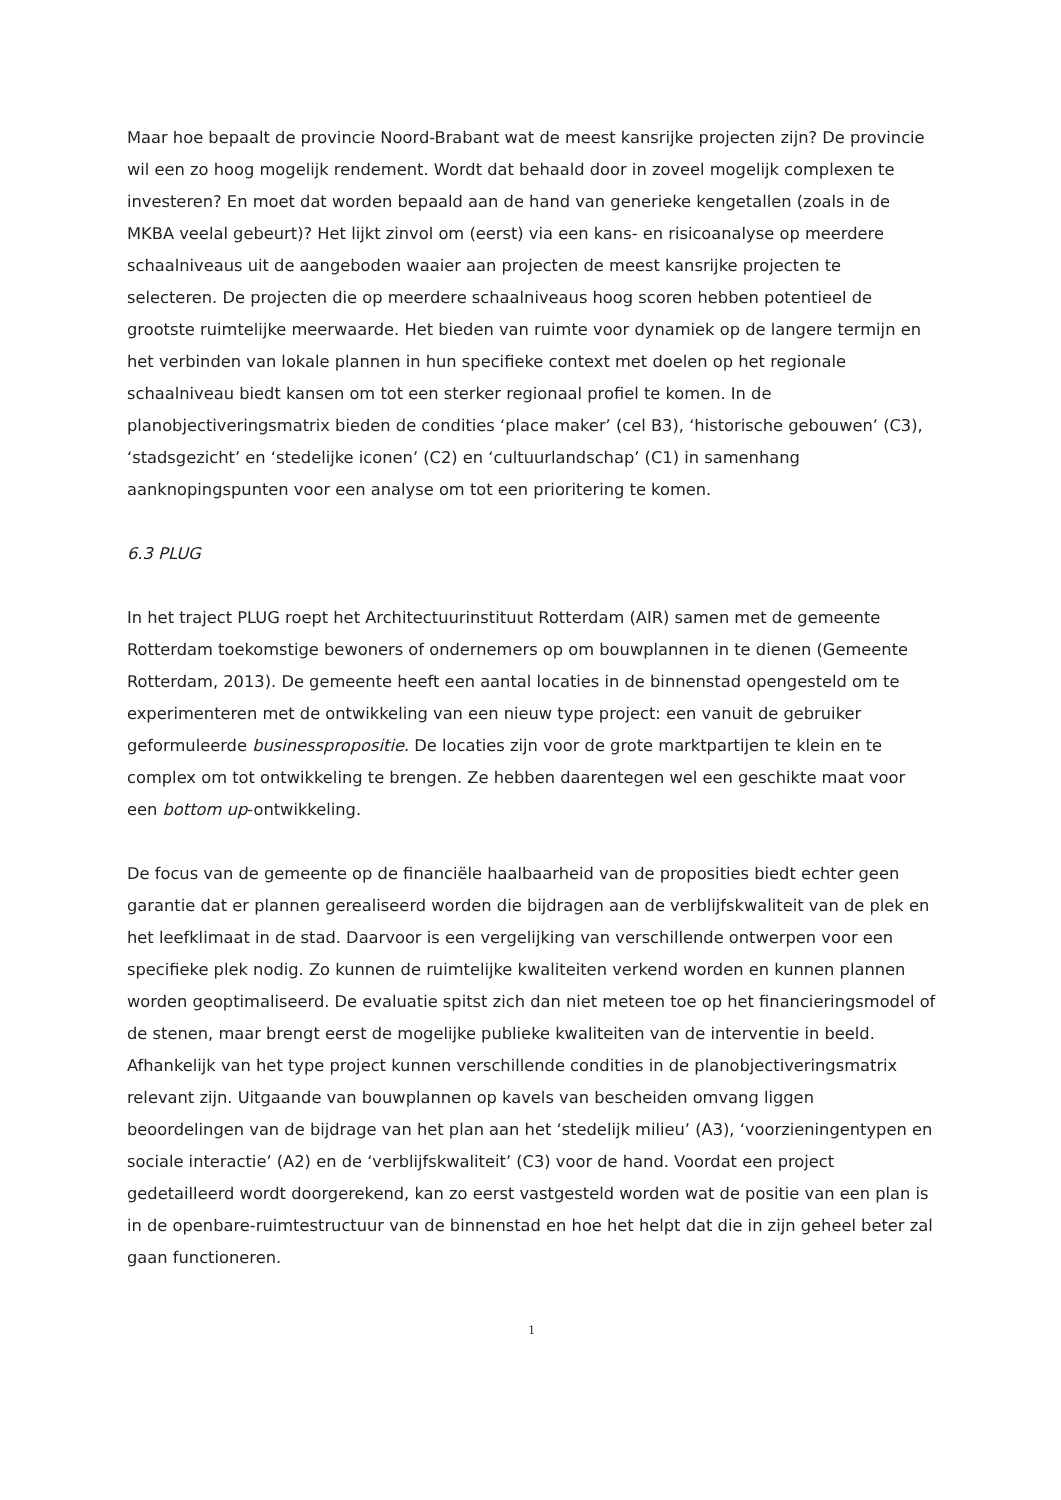Maar hoe bepaalt de provincie Noord-Brabant wat de meest kansrijke projecten zijn? De provincie wil een zo hoog mogelijk rendement. Wordt dat behaald door in zoveel mogelijk complexen te investeren? En moet dat worden bepaald aan de hand van generieke kengetallen (zoals in de MKBA veelal gebeurt)? Het lijkt zinvol om (eerst) via een kans- en risicoanalyse op meerdere schaalniveaus uit de aangeboden waaier aan projecten de meest kansrijke projecten te selecteren. De projecten die op meerdere schaalniveaus hoog scoren hebben potentieel de grootste ruimtelijke meerwaarde. Het bieden van ruimte voor dynamiek op de langere termijn en het verbinden van lokale plannen in hun specifieke context met doelen op het regionale schaalniveau biedt kansen om tot een sterker regionaal profiel te komen. In de planobjectiveringsmatrix bieden de condities ‘place maker’ (cel B3), ‘historische gebouwen’ (C3), ‘stadsgezicht’ en ‘stedelijke iconen’ (C2) en ‘cultuurlandschap’ (C1) in samenhang aanknopingspunten voor een analyse om tot een prioritering te komen.
6.3 PLUG
In het traject PLUG roept het Architectuurinstituut Rotterdam (AIR) samen met de gemeente Rotterdam toekomstige bewoners of ondernemers op om bouwplannen in te dienen (Gemeente Rotterdam, 2013). De gemeente heeft een aantal locaties in de binnenstad opengesteld om te experimenteren met de ontwikkeling van een nieuw type project: een vanuit de gebruiker geformuleerde businesspropositie. De locaties zijn voor de grote marktpartijen te klein en te complex om tot ontwikkeling te brengen. Ze hebben daarentegen wel een geschikte maat voor een bottom up-ontwikkeling.
De focus van de gemeente op de financiële haalbaarheid van de proposities biedt echter geen garantie dat er plannen gerealiseerd worden die bijdragen aan de verblijfskwaliteit van de plek en het leefklimaat in de stad. Daarvoor is een vergelijking van verschillende ontwerpen voor een specifieke plek nodig. Zo kunnen de ruimtelijke kwaliteiten verkend worden en kunnen plannen worden geoptimaliseerd. De evaluatie spitst zich dan niet meteen toe op het financieringsmodel of de stenen, maar brengt eerst de mogelijke publieke kwaliteiten van de interventie in beeld. Afhankelijk van het type project kunnen verschillende condities in de planobjectiveringsmatrix relevant zijn. Uitgaande van bouwplannen op kavels van bescheiden omvang liggen beoordelingen van de bijdrage van het plan aan het ‘stedelijk milieu’ (A3), ‘voorzieningentypen en sociale interactie’ (A2) en de ‘verblijfskwaliteit’ (C3) voor de hand. Voordat een project gedetailleerd wordt doorgerekend, kan zo eerst vastgesteld worden wat de positie van een plan is in de openbare-ruimtestructuur van de binnenstad en hoe het helpt dat die in zijn geheel beter zal gaan functioneren.
1